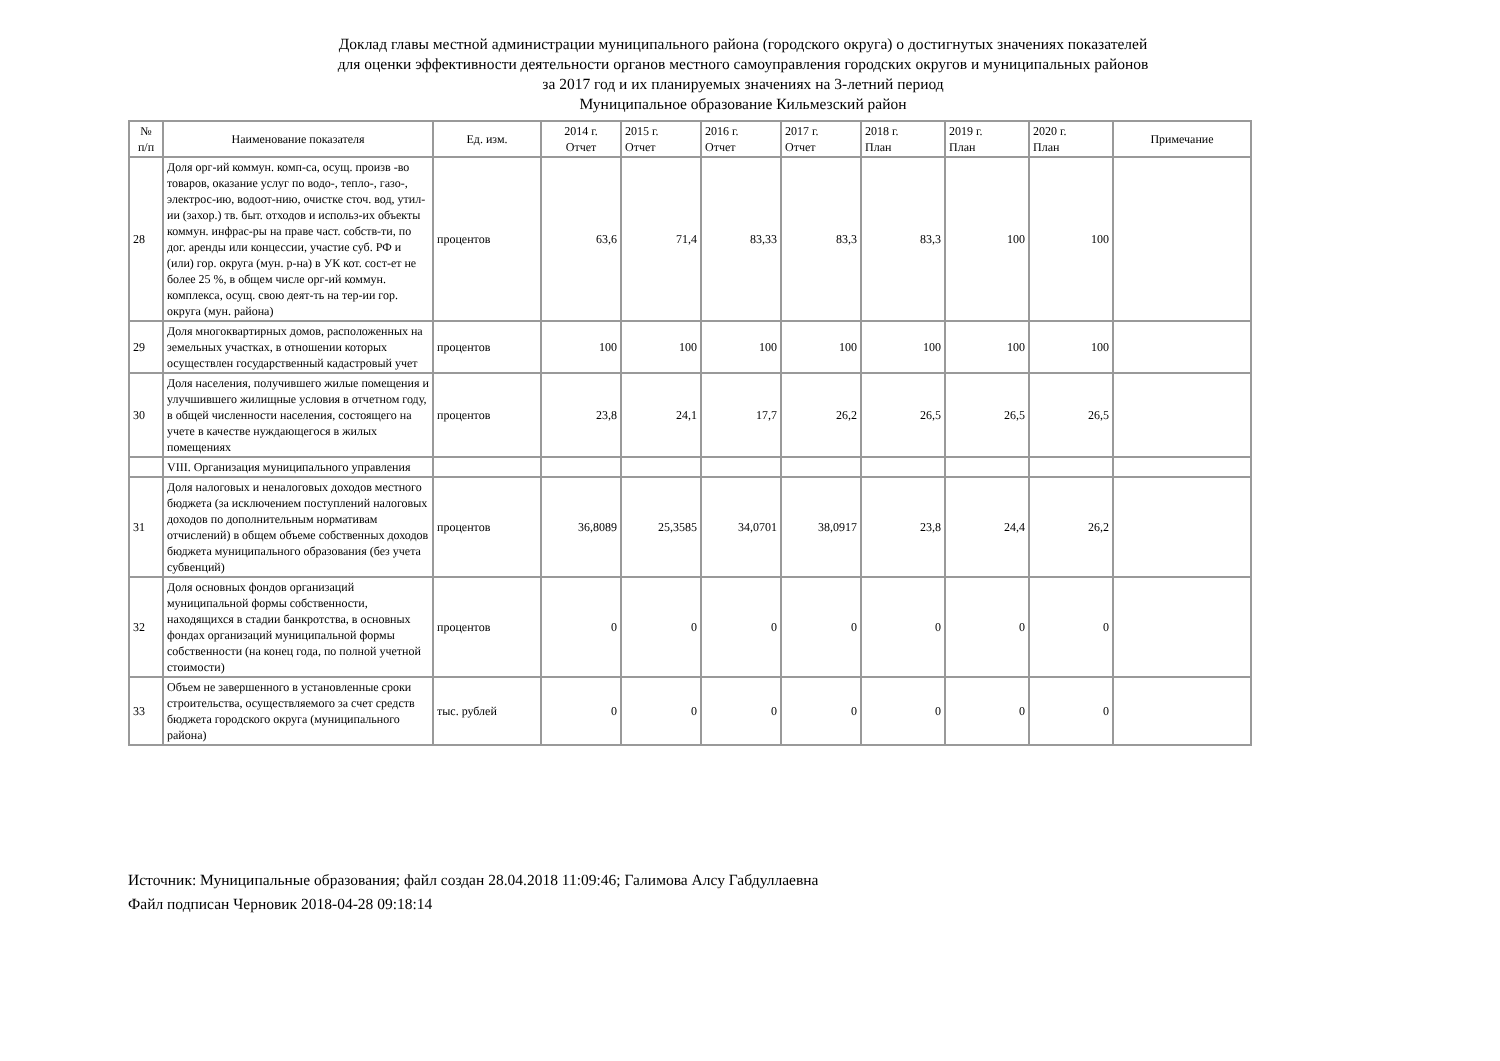Доклад главы местной администрации муниципального района (городского округа) о достигнутых значениях показателей
для оценки эффективности деятельности органов местного самоуправления городских округов и муниципальных районов
за 2017 год и их планируемых значениях на 3-летний период
Муниципальное образование Кильмезский район
| № п/п | Наименование показателя | Ед. изм. | 2014 г. Отчет | 2015 г. Отчет | 2016 г. Отчет | 2017 г. Отчет | 2018 г. План | 2019 г. План | 2020 г. План | Примечание |
| --- | --- | --- | --- | --- | --- | --- | --- | --- | --- | --- |
| 28 | Доля орг-ий коммун. комп-са, осущ. произв -во товаров, оказание услуг по водо-, тепло-, газо-, электрос-ию, водоот-нию, очистке сточ. вод, утил-ии (захор.) тв. быт. отходов и использ-их объекты коммун. инфрас-ры на праве част. собств-ти, по дог. аренды или концессии, участие суб. РФ и (или) гор. округа (мун. р-на) в УК кот. сост-ет не более 25 %, в общем числе орг-ий коммун. комплекса, осущ. свою деят-ть на тер-ии гор. округа (мун. района) | процентов | 63,6 | 71,4 | 83,33 | 83,3 | 83,3 | 100 | 100 | |
| 29 | Доля многоквартирных домов, расположенных на земельных участках, в отношении которых осуществлен государственный кадастровый учет | процентов | 100 | 100 | 100 | 100 | 100 | 100 | 100 | |
| 30 | Доля населения, получившего жилые помещения и улучшившего жилищные условия в отчетном году, в общей численности населения, состоящего на учете в качестве нуждающегося в жилых помещениях | процентов | 23,8 | 24,1 | 17,7 | 26,2 | 26,5 | 26,5 | 26,5 | |
| | VIII. Организация муниципального управления | | | | | | | | | |
| 31 | Доля налоговых и неналоговых доходов местного бюджета (за исключением поступлений налоговых доходов по дополнительным нормативам отчислений) в общем объеме собственных доходов бюджета муниципального образования (без учета субвенций) | процентов | 36,8089 | 25,3585 | 34,0701 | 38,0917 | 23,8 | 24,4 | 26,2 | |
| 32 | Доля основных фондов организаций муниципальной формы собственности, находящихся в стадии банкротства, в основных фондах организаций муниципальной формы собственности (на конец года, по полной учетной стоимости) | процентов | 0 | 0 | 0 | 0 | 0 | 0 | 0 | |
| 33 | Объем не завершенного в установленные сроки строительства, осуществляемого за счет средств бюджета городского округа (муниципального района) | тыс. рублей | 0 | 0 | 0 | 0 | 0 | 0 | 0 | |
Источник: Муниципальные образования; файл создан 28.04.2018 11:09:46; Галимова Алсу Габдуллаевна
Файл подписан Черновик 2018-04-28 09:18:14